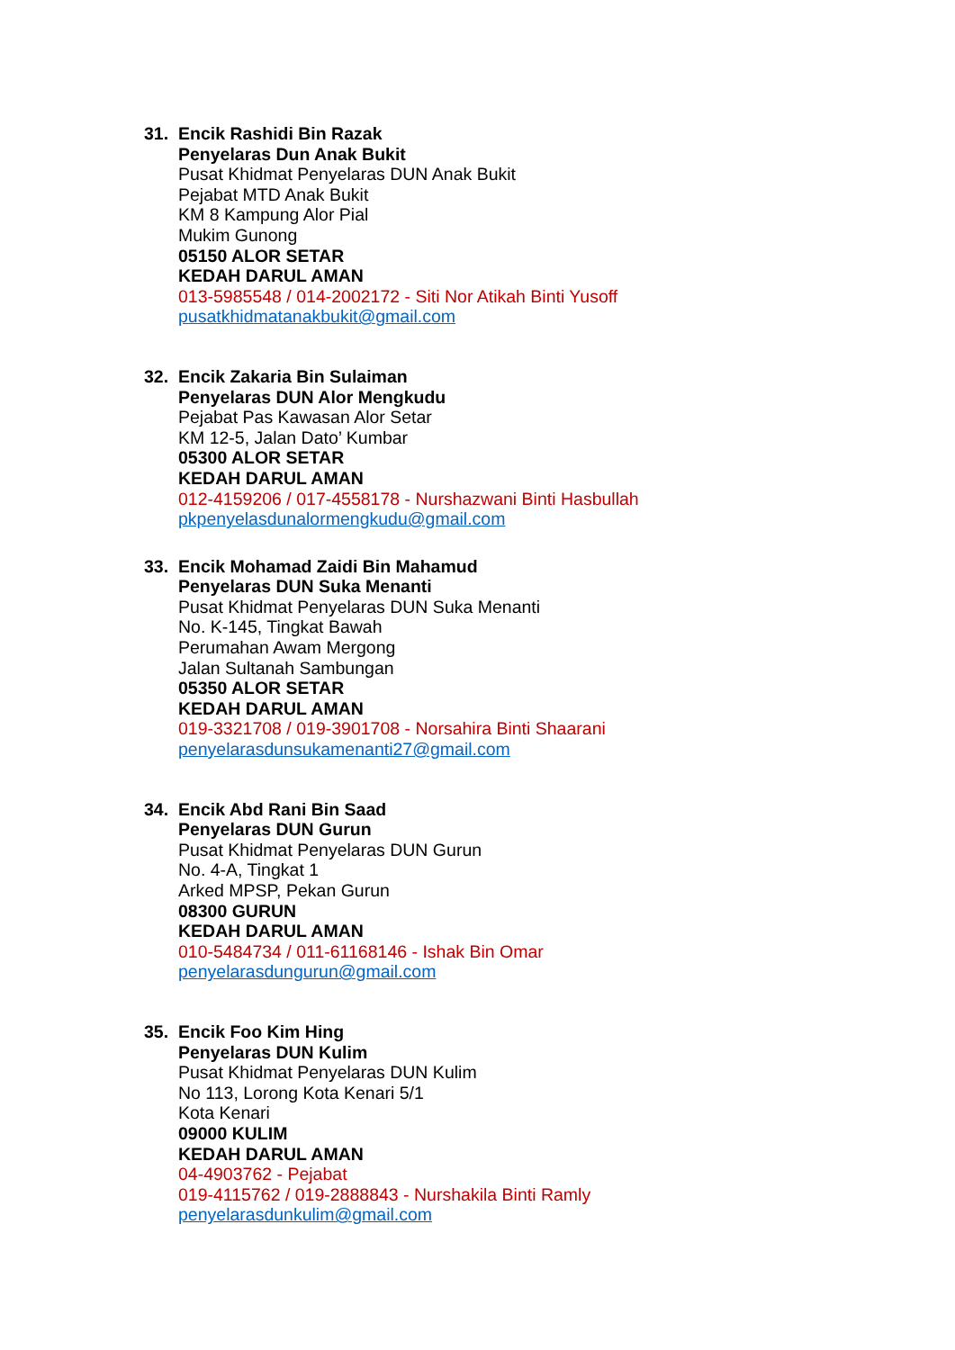31. Encik Rashidi Bin Razak
Penyelaras Dun Anak Bukit
Pusat Khidmat Penyelaras DUN Anak Bukit
Pejabat MTD Anak Bukit
KM 8 Kampung Alor Pial
Mukim Gunong
05150 ALOR SETAR
KEDAH DARUL AMAN
013-5985548 / 014-2002172 - Siti Nor Atikah Binti Yusoff
pusatkhidmatanakbukit@gmail.com
32. Encik Zakaria Bin Sulaiman
Penyelaras DUN Alor Mengkudu
Pejabat Pas Kawasan Alor Setar
KM 12-5, Jalan Dato’ Kumbar
05300 ALOR SETAR
KEDAH DARUL AMAN
012-4159206 / 017-4558178 - Nurshazwani Binti Hasbullah
pkpenyelasdunalormengkudu@gmail.com
33. Encik Mohamad Zaidi Bin Mahamud
Penyelaras DUN Suka Menanti
Pusat Khidmat Penyelaras DUN Suka Menanti
No. K-145, Tingkat Bawah
Perumahan Awam Mergong
Jalan Sultanah Sambungan
05350 ALOR SETAR
KEDAH DARUL AMAN
019-3321708 / 019-3901708 - Norsahira Binti Shaarani
penyelarasdunsukamenanti27@gmail.com
34. Encik Abd Rani Bin Saad
Penyelaras DUN Gurun
Pusat Khidmat Penyelaras DUN Gurun
No. 4-A, Tingkat 1
Arked MPSP, Pekan Gurun
08300 GURUN
KEDAH DARUL AMAN
010-5484734 / 011-61168146 - Ishak Bin Omar
penyelarasdungurun@gmail.com
35. Encik Foo Kim Hing
Penyelaras DUN Kulim
Pusat Khidmat Penyelaras DUN Kulim
No 113, Lorong Kota Kenari 5/1
Kota Kenari
09000 KULIM
KEDAH DARUL AMAN
04-4903762 - Pejabat
019-4115762 / 019-2888843 - Nurshakila Binti Ramly
penyelarasdunkulim@gmail.com